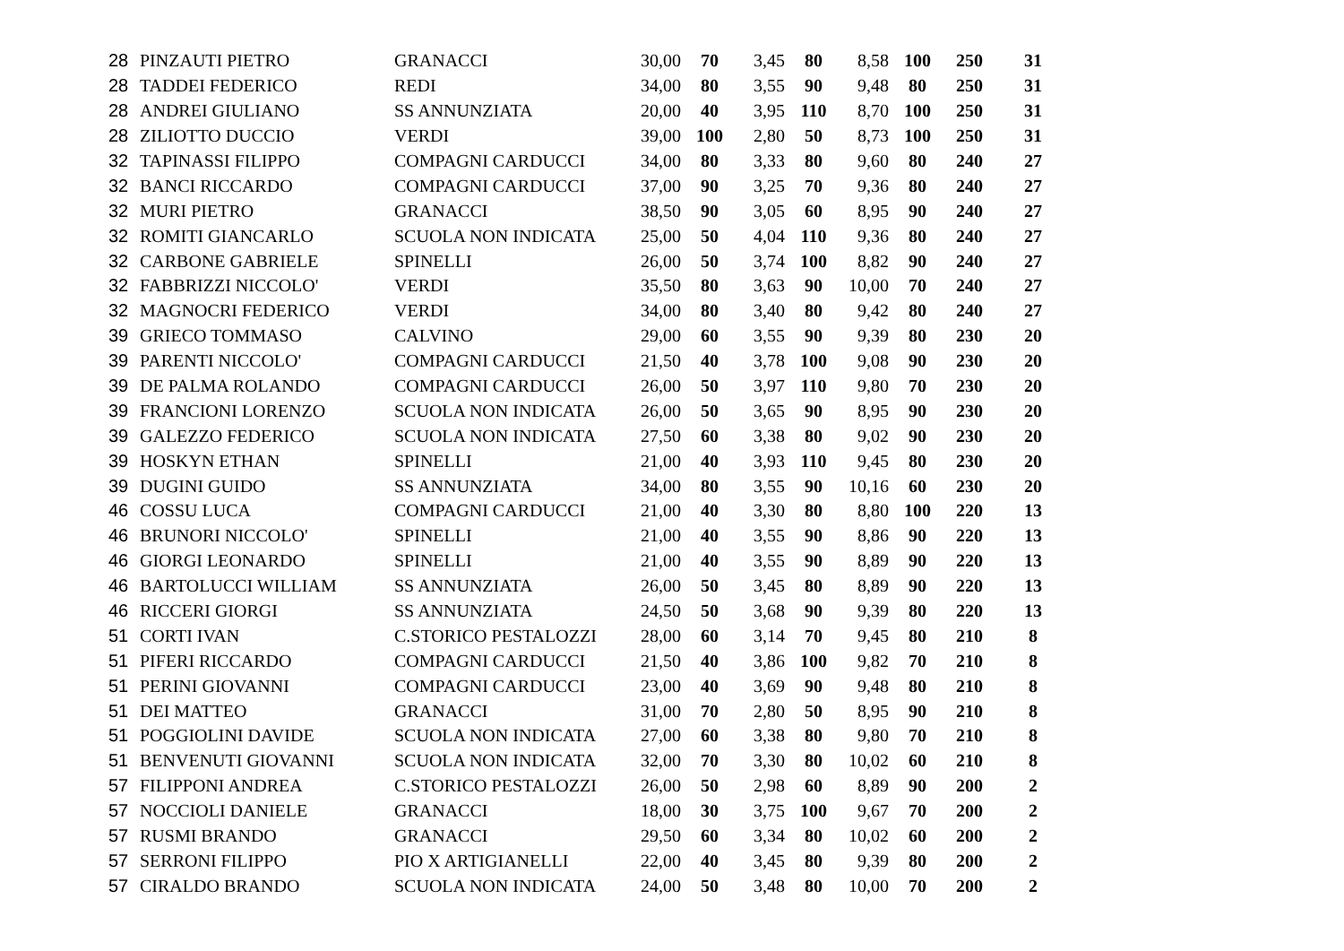| 28 | PINZAUTI PIETRO | GRANACCI | 30,00 | 70 | 3,45 | 80 | 8,58 | 100 | 250 | 31 |
| 28 | TADDEI FEDERICO | REDI | 34,00 | 80 | 3,55 | 90 | 9,48 | 80 | 250 | 31 |
| 28 | ANDREI GIULIANO | SS ANNUNZIATA | 20,00 | 40 | 3,95 | 110 | 8,70 | 100 | 250 | 31 |
| 28 | ZILIOTTO DUCCIO | VERDI | 39,00 | 100 | 2,80 | 50 | 8,73 | 100 | 250 | 31 |
| 32 | TAPINASSI FILIPPO | COMPAGNI CARDUCCI | 34,00 | 80 | 3,33 | 80 | 9,60 | 80 | 240 | 27 |
| 32 | BANCI RICCARDO | COMPAGNI CARDUCCI | 37,00 | 90 | 3,25 | 70 | 9,36 | 80 | 240 | 27 |
| 32 | MURI PIETRO | GRANACCI | 38,50 | 90 | 3,05 | 60 | 8,95 | 90 | 240 | 27 |
| 32 | ROMITI GIANCARLO | SCUOLA NON INDICATA | 25,00 | 50 | 4,04 | 110 | 9,36 | 80 | 240 | 27 |
| 32 | CARBONE GABRIELE | SPINELLI | 26,00 | 50 | 3,74 | 100 | 8,82 | 90 | 240 | 27 |
| 32 | FABBRIZZI NICCOLO' | VERDI | 35,50 | 80 | 3,63 | 90 | 10,00 | 70 | 240 | 27 |
| 32 | MAGNOCRI FEDERICO | VERDI | 34,00 | 80 | 3,40 | 80 | 9,42 | 80 | 240 | 27 |
| 39 | GRIECO TOMMASO | CALVINO | 29,00 | 60 | 3,55 | 90 | 9,39 | 80 | 230 | 20 |
| 39 | PARENTI NICCOLO' | COMPAGNI CARDUCCI | 21,50 | 40 | 3,78 | 100 | 9,08 | 90 | 230 | 20 |
| 39 | DE PALMA ROLANDO | COMPAGNI CARDUCCI | 26,00 | 50 | 3,97 | 110 | 9,80 | 70 | 230 | 20 |
| 39 | FRANCIONI LORENZO | SCUOLA NON INDICATA | 26,00 | 50 | 3,65 | 90 | 8,95 | 90 | 230 | 20 |
| 39 | GALEZZO FEDERICO | SCUOLA NON INDICATA | 27,50 | 60 | 3,38 | 80 | 9,02 | 90 | 230 | 20 |
| 39 | HOSKYN ETHAN | SPINELLI | 21,00 | 40 | 3,93 | 110 | 9,45 | 80 | 230 | 20 |
| 39 | DUGINI GUIDO | SS ANNUNZIATA | 34,00 | 80 | 3,55 | 90 | 10,16 | 60 | 230 | 20 |
| 46 | COSSU LUCA | COMPAGNI CARDUCCI | 21,00 | 40 | 3,30 | 80 | 8,80 | 100 | 220 | 13 |
| 46 | BRUNORI NICCOLO' | SPINELLI | 21,00 | 40 | 3,55 | 90 | 8,86 | 90 | 220 | 13 |
| 46 | GIORGI LEONARDO | SPINELLI | 21,00 | 40 | 3,55 | 90 | 8,89 | 90 | 220 | 13 |
| 46 | BARTOLUCCI WILLIAM | SS ANNUNZIATA | 26,00 | 50 | 3,45 | 80 | 8,89 | 90 | 220 | 13 |
| 46 | RICCERI GIORGI | SS ANNUNZIATA | 24,50 | 50 | 3,68 | 90 | 9,39 | 80 | 220 | 13 |
| 51 | CORTI IVAN | C.STORICO PESTALOZZI | 28,00 | 60 | 3,14 | 70 | 9,45 | 80 | 210 | 8 |
| 51 | PIFERI RICCARDO | COMPAGNI CARDUCCI | 21,50 | 40 | 3,86 | 100 | 9,82 | 70 | 210 | 8 |
| 51 | PERINI GIOVANNI | COMPAGNI CARDUCCI | 23,00 | 40 | 3,69 | 90 | 9,48 | 80 | 210 | 8 |
| 51 | DEI MATTEO | GRANACCI | 31,00 | 70 | 2,80 | 50 | 8,95 | 90 | 210 | 8 |
| 51 | POGGIOLINI DAVIDE | SCUOLA NON INDICATA | 27,00 | 60 | 3,38 | 80 | 9,80 | 70 | 210 | 8 |
| 51 | BENVENUTI GIOVANNI | SCUOLA NON INDICATA | 32,00 | 70 | 3,30 | 80 | 10,02 | 60 | 210 | 8 |
| 57 | FILIPPONI ANDREA | C.STORICO PESTALOZZI | 26,00 | 50 | 2,98 | 60 | 8,89 | 90 | 200 | 2 |
| 57 | NOCCIOLI DANIELE | GRANACCI | 18,00 | 30 | 3,75 | 100 | 9,67 | 70 | 200 | 2 |
| 57 | RUSMI BRANDO | GRANACCI | 29,50 | 60 | 3,34 | 80 | 10,02 | 60 | 200 | 2 |
| 57 | SERRONI FILIPPO | PIO X ARTIGIANELLI | 22,00 | 40 | 3,45 | 80 | 9,39 | 80 | 200 | 2 |
| 57 | CIRALDO BRANDO | SCUOLA NON INDICATA | 24,00 | 50 | 3,48 | 80 | 10,00 | 70 | 200 | 2 |